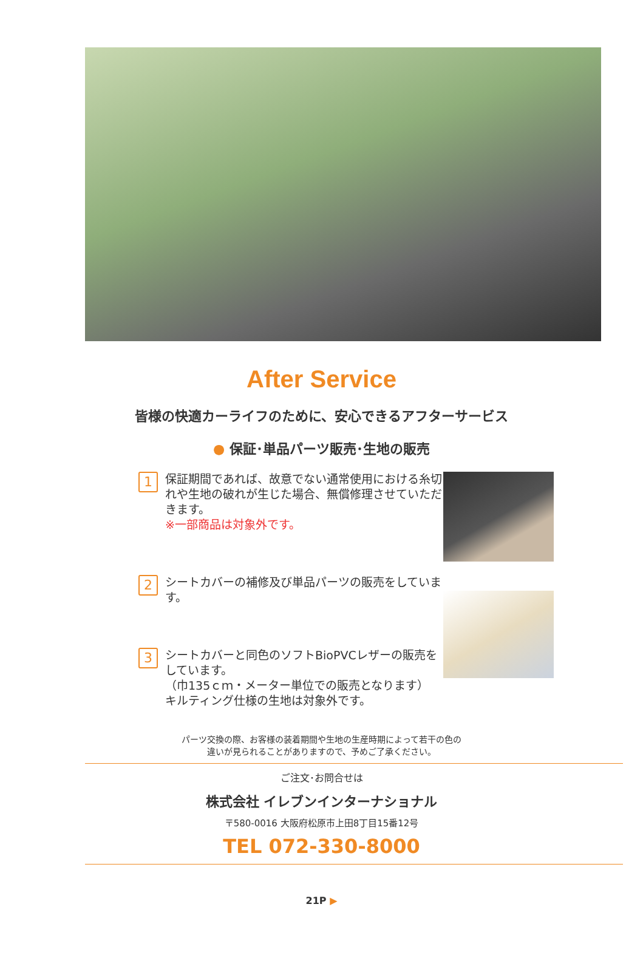After Service
皆様の快適カーライフのために、安心できるアフターサービス
● 保証･単品パーツ販売･生地の販売
1
保証期間であれば、故意でない通常使用における糸切れや生地の破れが生じた場合、無償修理させていただきます。
※一部商品は対象外です。
2
シートカバーの補修及び単品パーツの販売をしています。
3
シートカバーと同色のソフトBioPVCレザーの販売をしています。
（巾135ｃｍ・メーター単位での販売となります）
キルティング仕様の生地は対象外です。
パーツ交換の際、お客様の装着期間や生地の生産時期によって若干の色の
違いが見られることがありますので、予めご了承ください。
ご注文･お問合せは
株式会社 イレブンインターナショナル
〒580-0016 大阪府松原市上田8丁目15番12号
TEL 072-330-8000
21P ▶